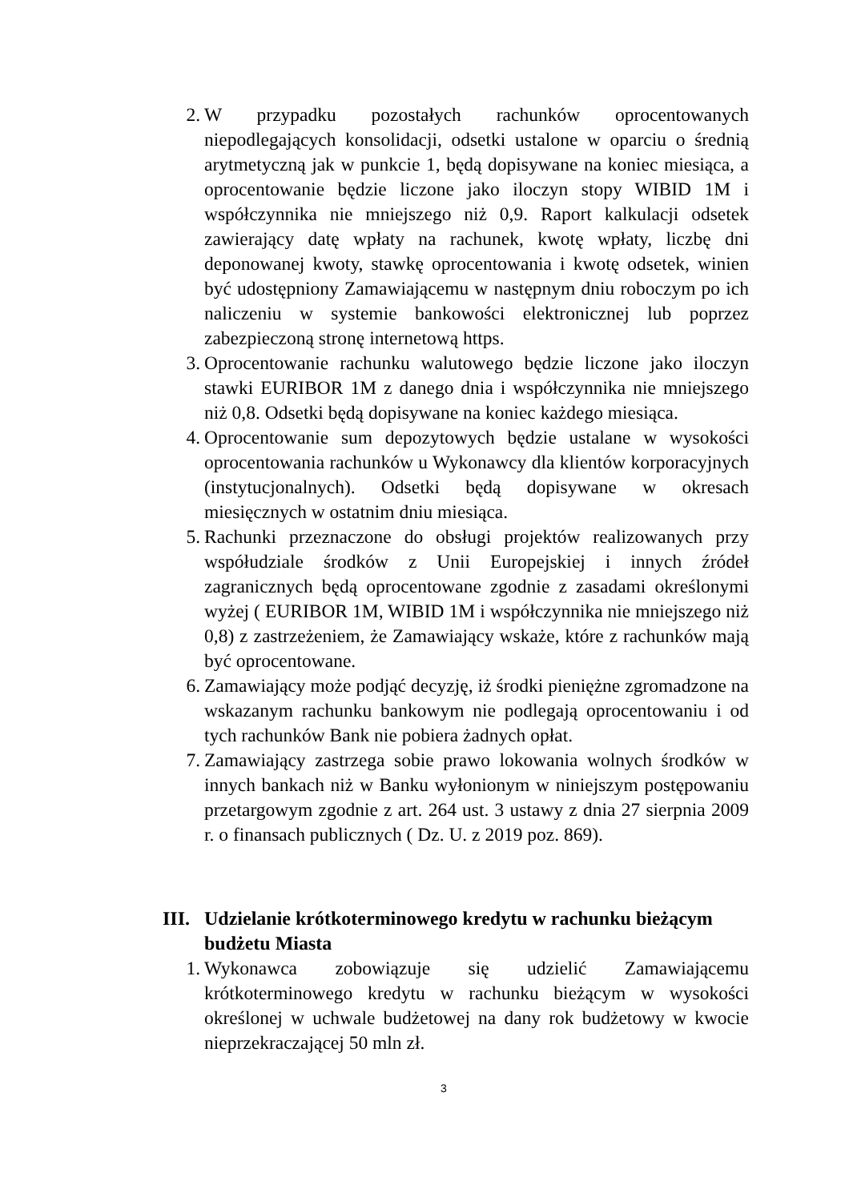2. W przypadku pozostałych rachunków oprocentowanych niepodlegających konsolidacji, odsetki ustalone w oparciu o średnią arytmetyczną jak w punkcie 1, będą dopisywane na koniec miesiąca, a oprocentowanie będzie liczone jako iloczyn stopy WIBID 1M i współczynnika nie mniejszego niż 0,9. Raport kalkulacji odsetek zawierający datę wpłaty na rachunek, kwotę wpłaty, liczbę dni deponowanej kwoty, stawkę oprocentowania i kwotę odsetek, winien być udostępniony Zamawiającemu w następnym dniu roboczym po ich naliczeniu w systemie bankowości elektronicznej lub poprzez zabezpieczoną stronę internetową https.
3. Oprocentowanie rachunku walutowego będzie liczone jako iloczyn stawki EURIBOR 1M z danego dnia i współczynnika nie mniejszego niż 0,8. Odsetki będą dopisywane na koniec każdego miesiąca.
4. Oprocentowanie sum depozytowych będzie ustalane w wysokości oprocentowania rachunków u Wykonawcy dla klientów korporacyjnych (instytucjonalnych). Odsetki będą dopisywane w okresach miesięcznych w ostatnim dniu miesiąca.
5. Rachunki przeznaczone do obsługi projektów realizowanych przy współudziale środków z Unii Europejskiej i innych źródeł zagranicznych będą oprocentowane zgodnie z zasadami określonymi wyżej ( EURIBOR 1M, WIBID 1M i współczynnika nie mniejszego niż 0,8) z zastrzeżeniem, że Zamawiający wskaże, które z rachunków mają być oprocentowane.
6. Zamawiający może podjąć decyzję, iż środki pieniężne zgromadzone na wskazanym rachunku bankowym nie podlegają oprocentowaniu i od tych rachunków Bank nie pobiera żadnych opłat.
7. Zamawiający zastrzega sobie prawo lokowania wolnych środków w innych bankach niż w Banku wyłonionym w niniejszym postępowaniu przetargowym zgodnie z art. 264 ust. 3 ustawy z dnia 27 sierpnia 2009 r. o finansach publicznych ( Dz. U. z 2019 poz. 869).
III. Udzielanie krótkoterminowego kredytu w rachunku bieżącym budżetu Miasta
1. Wykonawca zobowiązuje się udzielić Zamawiającemu krótkoterminowego kredytu w rachunku bieżącym w wysokości określonej w uchwale budżetowej na dany rok budżetowy w kwocie nieprzekraczającej 50 mln zł.
3